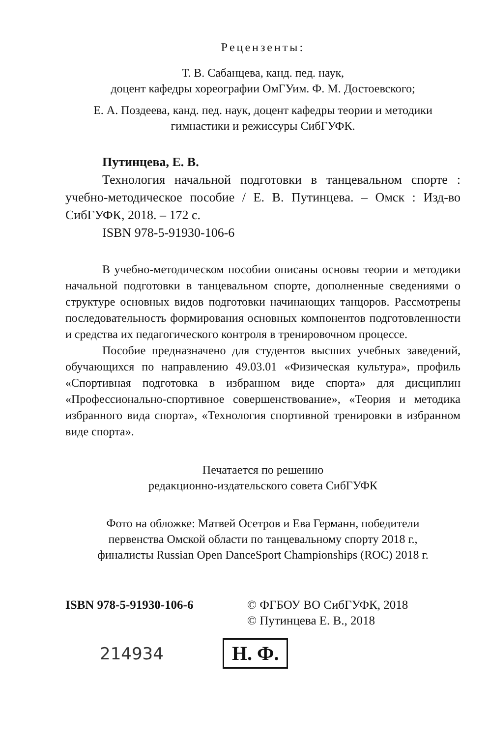Рецензенты:
Т. В. Сабанцева, канд. пед. наук,
доцент кафедры хореографии ОмГУим. Ф. М. Достоевского;
Е. А. Поздеева, канд. пед. наук, доцент кафедры теории и методики
гимнастики и режиссуры СибГУФК.
Путинцева, Е. В.
Технология начальной подготовки в танцевальном спорте : учебно-методическое пособие / Е. В. Путинцева. – Омск : Изд-во СибГУФК, 2018. – 172 с.
ISBN 978-5-91930-106-6
В учебно-методическом пособии описаны основы теории и методики начальной подготовки в танцевальном спорте, дополненные сведениями о структуре основных видов подготовки начинающих танцоров. Рассмотрены последовательность формирования основных компонентов подготовленности и средства их педагогического контроля в тренировочном процессе.
Пособие предназначено для студентов высших учебных заведений, обучающихся по направлению 49.03.01 «Физическая культура», профиль «Спортивная подготовка в избранном виде спорта» для дисциплин «Профессионально-спортивное совершенствование», «Теория и методика избранного вида спорта», «Технология спортивной тренировки в избранном виде спорта».
Печатается по решению
редакционно-издательского совета СибГУФК
Фото на обложке: Матвей Осетров и Ева Германн, победители
первенства Омской области по танцевальному спорту 2018 г.,
финалисты Russian Open DanceSport Championships (ROC) 2018 г.
ISBN 978-5-91930-106-6 © ФГБОУ ВО СибГУФК, 2018
© Путинцева Е. В., 2018
214934
Н. Ф.